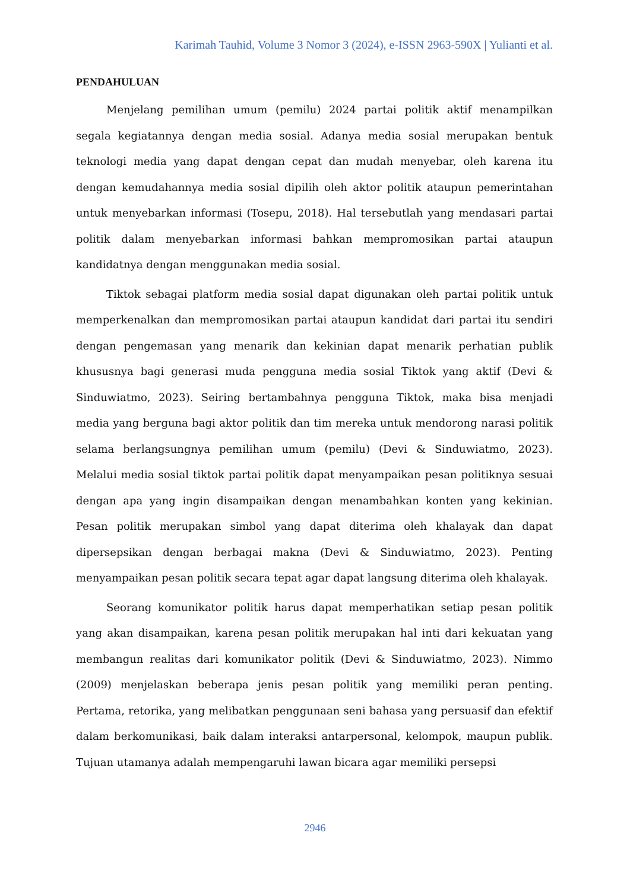Karimah Tauhid, Volume 3 Nomor 3 (2024), e-ISSN 2963-590X | Yulianti et al.
PENDAHULUAN
Menjelang pemilihan umum (pemilu) 2024 partai politik aktif menampilkan segala kegiatannya dengan media sosial. Adanya media sosial merupakan bentuk teknologi media yang dapat dengan cepat dan mudah menyebar, oleh karena itu dengan kemudahannya media sosial dipilih oleh aktor politik ataupun pemerintahan untuk menyebarkan informasi (Tosepu, 2018). Hal tersebutlah yang mendasari partai politik dalam menyebarkan informasi bahkan mempromosikan partai ataupun kandidatnya dengan menggunakan media sosial.
Tiktok sebagai platform media sosial dapat digunakan oleh partai politik untuk memperkenalkan dan mempromosikan partai ataupun kandidat dari partai itu sendiri dengan pengemasan yang menarik dan kekinian dapat menarik perhatian publik khususnya bagi generasi muda pengguna media sosial Tiktok yang aktif (Devi & Sinduwiatmo, 2023). Seiring bertambahnya pengguna Tiktok, maka bisa menjadi media yang berguna bagi aktor politik dan tim mereka untuk mendorong narasi politik selama berlangsungnya pemilihan umum (pemilu) (Devi & Sinduwiatmo, 2023). Melalui media sosial tiktok partai politik dapat menyampaikan pesan politiknya sesuai dengan apa yang ingin disampaikan dengan menambahkan konten yang kekinian. Pesan politik merupakan simbol yang dapat diterima oleh khalayak dan dapat dipersepsikan dengan berbagai makna (Devi & Sinduwiatmo, 2023). Penting menyampaikan pesan politik secara tepat agar dapat langsung diterima oleh khalayak.
Seorang komunikator politik harus dapat memperhatikan setiap pesan politik yang akan disampaikan, karena pesan politik merupakan hal inti dari kekuatan yang membangun realitas dari komunikator politik (Devi & Sinduwiatmo, 2023). Nimmo (2009) menjelaskan beberapa jenis pesan politik yang memiliki peran penting. Pertama, retorika, yang melibatkan penggunaan seni bahasa yang persuasif dan efektif dalam berkomunikasi, baik dalam interaksi antarpersonal, kelompok, maupun publik. Tujuan utamanya adalah mempengaruhi lawan bicara agar memiliki persepsi
2946